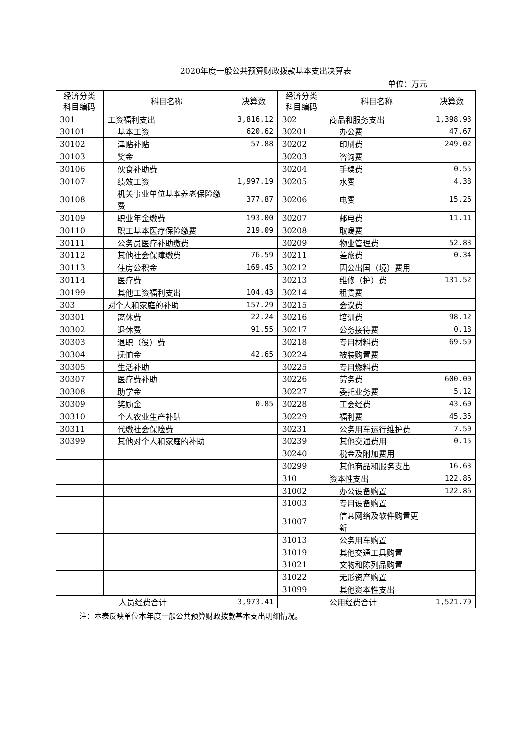2020年度一般公共预算财政拨款基本支出决算表
单位：万元
| 经济分类科目编码 | 科目名称 | 决算数 | 经济分类科目编码 | 科目名称 | 决算数 |
| --- | --- | --- | --- | --- | --- |
| 301 | 工资福利支出 | 3,816.12 | 302 | 商品和服务支出 | 1,398.93 |
| 30101 | 基本工资 | 620.62 | 30201 | 办公费 | 47.67 |
| 30102 | 津贴补贴 | 57.88 | 30202 | 印刷费 | 249.02 |
| 30103 | 奖金 | | 30203 | 咨询费 | |
| 30106 | 伙食补助费 | | 30204 | 手续费 | 0.55 |
| 30107 | 绩效工资 | 1,997.19 | 30205 | 水费 | 4.38 |
| 30108 | 机关事业单位基本养老保险缴费 | 377.87 | 30206 | 电费 | 15.26 |
| 30109 | 职业年金缴费 | 193.00 | 30207 | 邮电费 | 11.11 |
| 30110 | 职工基本医疗保险缴费 | 219.09 | 30208 | 取暖费 | |
| 30111 | 公务员医疗补助缴费 | | 30209 | 物业管理费 | 52.83 |
| 30112 | 其他社会保障缴费 | 76.59 | 30211 | 差旅费 | 0.34 |
| 30113 | 住房公积金 | 169.45 | 30212 | 因公出国（境）费用 | |
| 30114 | 医疗费 | | 30213 | 维修（护）费 | 131.52 |
| 30199 | 其他工资福利支出 | 104.43 | 30214 | 租赁费 | |
| 303 | 对个人和家庭的补助 | 157.29 | 30215 | 会议费 | |
| 30301 | 离休费 | 22.24 | 30216 | 培训费 | 98.12 |
| 30302 | 退休费 | 91.55 | 30217 | 公务接待费 | 0.18 |
| 30303 | 退职（役）费 | | 30218 | 专用材料费 | 69.59 |
| 30304 | 抚恤金 | 42.65 | 30224 | 被装购置费 | |
| 30305 | 生活补助 | | 30225 | 专用燃料费 | |
| 30307 | 医疗费补助 | | 30226 | 劳务费 | 600.00 |
| 30308 | 助学金 | | 30227 | 委托业务费 | 5.12 |
| 30309 | 奖励金 | 0.85 | 30228 | 工会经费 | 43.60 |
| 30310 | 个人农业生产补贴 | | 30229 | 福利费 | 45.36 |
| 30311 | 代缴社会保险费 | | 30231 | 公务用车运行维护费 | 7.50 |
| 30399 | 其他对个人和家庭的补助 | | 30239 | 其他交通费用 | 0.15 |
| | | | 30240 | 税金及附加费用 | |
| | | | 30299 | 其他商品和服务支出 | 16.63 |
| | | | 310 | 资本性支出 | 122.86 |
| | | | 31002 | 办公设备购置 | 122.86 |
| | | | 31003 | 专用设备购置 | |
| | | | 31007 | 信息网络及软件购置更新 | |
| | | | 31013 | 公务用车购置 | |
| | | | 31019 | 其他交通工具购置 | |
| | | | 31021 | 文物和陈列品购置 | |
| | | | 31022 | 无形资产购置 | |
| | | | 31099 | 其他资本性支出 | |
| 人员经费合计 | | 3,973.41 | 公用经费合计 | | 1,521.79 |
注：本表反映单位本年度一般公共预算财政拨款基本支出明细情况。